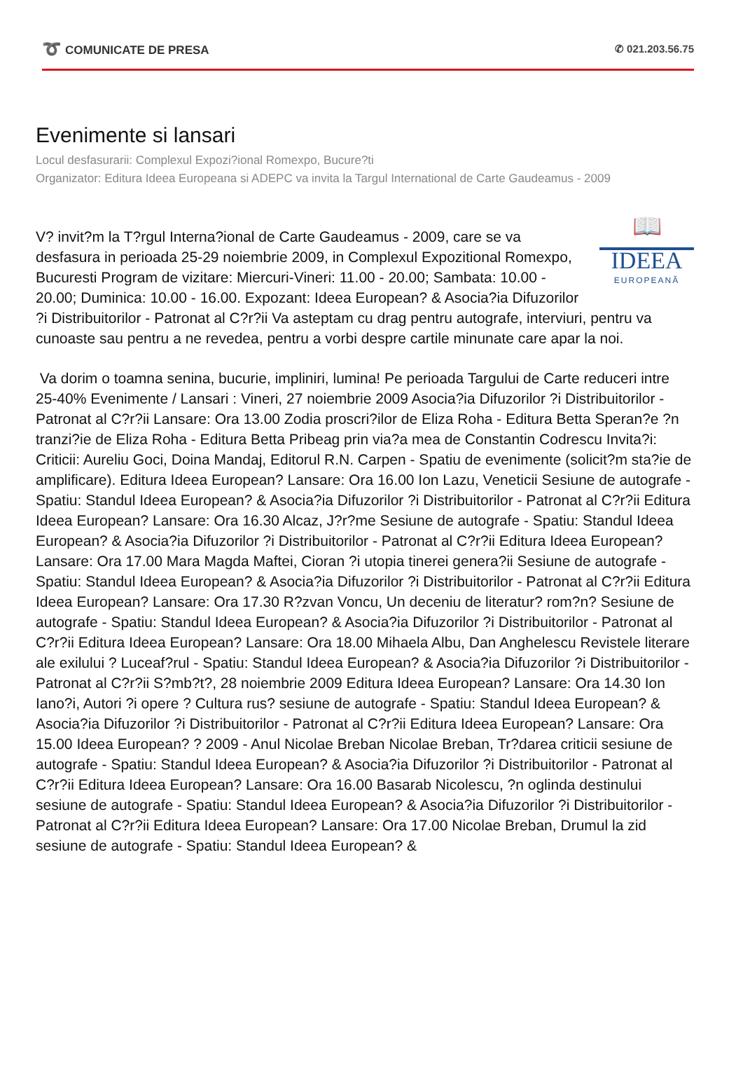➰ COMUNICATE DE PRESA ✆ 021.203.56.75
Evenimente si lansari
Locul desfasurarii: Complexul Expozi?ional Romexpo, Bucure?ti
Organizator: Editura Ideea Europeana si ADEPC va invita la Targul International de Carte Gaudeamus - 2009
📖
IDEEA
EUROPEANĂ
V? invit?m la T?rgul Interna?ional de Carte Gaudeamus - 2009, care se va desfasura in perioada 25-29 noiembrie 2009, in Complexul Expozitional Romexpo, Bucuresti Program de vizitare: Miercuri-Vineri: 11.00 - 20.00; Sambata: 10.00 - 20.00; Duminica: 10.00 - 16.00. Expozant: Ideea European? & Asocia?ia Difuzorilor ?i Distribuitorilor - Patronat al C?r?ii Va asteptam cu drag pentru autografe, interviuri, pentru va cunoaste sau pentru a ne revedea, pentru a vorbi despre cartile minunate care apar la noi.
Va dorim o toamna senina, bucurie, impliniri, lumina! Pe perioada Targului de Carte reduceri intre 25-40% Evenimente / Lansari : Vineri, 27 noiembrie 2009 Asocia?ia Difuzorilor ?i Distribuitorilor - Patronat al C?r?ii Lansare: Ora 13.00 Zodia proscri?ilor de Eliza Roha - Editura Betta Speran?e ?n tranzi?ie de Eliza Roha - Editura Betta Pribeag prin via?a mea de Constantin Codrescu Invita?i: Criticii: Aureliu Goci, Doina Mandaj, Editorul R.N. Carpen - Spatiu de evenimente (solicit?m sta?ie de amplificare). Editura Ideea European? Lansare: Ora 16.00 Ion Lazu, Veneticii Sesiune de autografe - Spatiu: Standul Ideea European? & Asocia?ia Difuzorilor ?i Distribuitorilor - Patronat al C?r?ii Editura Ideea European? Lansare: Ora 16.30 Alcaz, J?r?me Sesiune de autografe - Spatiu: Standul Ideea European? & Asocia?ia Difuzorilor ?i Distribuitorilor - Patronat al C?r?ii Editura Ideea European? Lansare: Ora 17.00 Mara Magda Maftei, Cioran ?i utopia tinerei genera?ii Sesiune de autografe - Spatiu: Standul Ideea European? & Asocia?ia Difuzorilor ?i Distribuitorilor - Patronat al C?r?ii Editura Ideea European? Lansare: Ora 17.30 R?zvan Voncu, Un deceniu de literatur? rom?n? Sesiune de autografe - Spatiu: Standul Ideea European? & Asocia?ia Difuzorilor ?i Distribuitorilor - Patronat al C?r?ii Editura Ideea European? Lansare: Ora 18.00 Mihaela Albu, Dan Anghelescu Revistele literare ale exilului ? Luceaf?rul - Spatiu: Standul Ideea European? & Asocia?ia Difuzorilor ?i Distribuitorilor - Patronat al C?r?ii S?mb?t?, 28 noiembrie 2009 Editura Ideea European? Lansare: Ora 14.30 Ion Iano?i, Autori ?i opere ? Cultura rus? sesiune de autografe - Spatiu: Standul Ideea European? & Asocia?ia Difuzorilor ?i Distribuitorilor - Patronat al C?r?ii Editura Ideea European? Lansare: Ora 15.00 Ideea European? ? 2009 - Anul Nicolae Breban Nicolae Breban, Tr?darea criticii sesiune de autografe - Spatiu: Standul Ideea European? & Asocia?ia Difuzorilor ?i Distribuitorilor - Patronat al C?r?ii Editura Ideea European? Lansare: Ora 16.00 Basarab Nicolescu, ?n oglinda destinului sesiune de autografe - Spatiu: Standul Ideea European? & Asocia?ia Difuzorilor ?i Distribuitorilor - Patronat al C?r?ii Editura Ideea European? Lansare: Ora 17.00 Nicolae Breban, Drumul la zid sesiune de autografe - Spatiu: Standul Ideea European? &